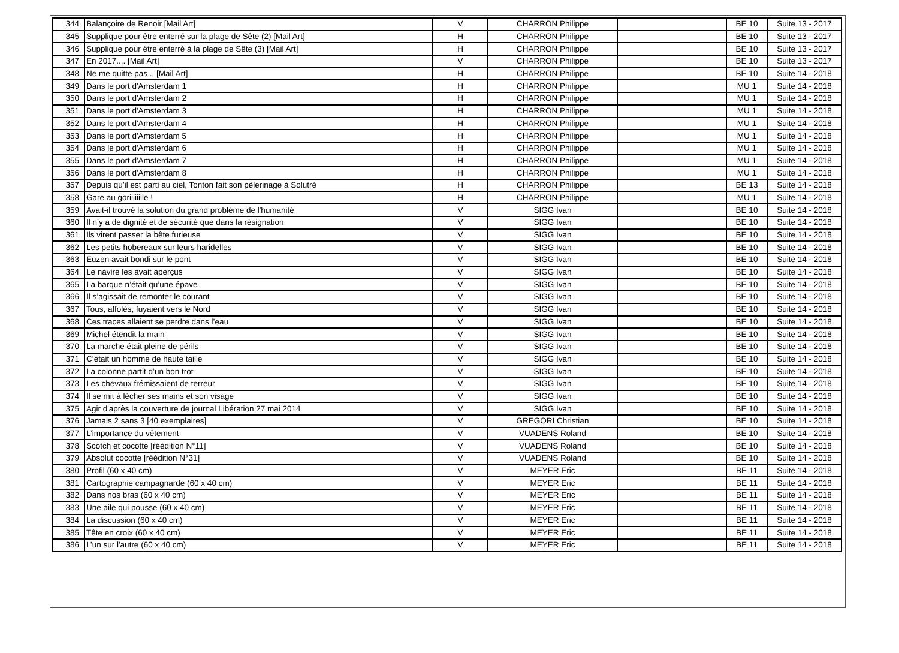| 344 | Balançoire de Renoir [Mail Art] | V | CHARRON Philippe | | BE 10 | Suite 13 - 2017 |
| 345 | Supplique pour être enterré sur la plage de Sête (2) [Mail Art] | H | CHARRON Philippe | | BE 10 | Suite 13 - 2017 |
| 346 | Supplique pour être enterré à la plage de Sête (3) [Mail Art] | H | CHARRON Philippe | | BE 10 | Suite 13 - 2017 |
| 347 | En 2017.... [Mail Art] | V | CHARRON Philippe | | BE 10 | Suite 13 - 2017 |
| 348 | Ne me quitte pas .. [Mail Art] | H | CHARRON Philippe | | BE 10 | Suite 14 - 2018 |
| 349 | Dans le port d'Amsterdam 1 | H | CHARRON Philippe | | MU 1 | Suite 14 - 2018 |
| 350 | Dans le port d'Amsterdam 2 | H | CHARRON Philippe | | MU 1 | Suite 14 - 2018 |
| 351 | Dans le port d'Amsterdam 3 | H | CHARRON Philippe | | MU 1 | Suite 14 - 2018 |
| 352 | Dans le port d'Amsterdam 4 | H | CHARRON Philippe | | MU 1 | Suite 14 - 2018 |
| 353 | Dans le port d'Amsterdam 5 | H | CHARRON Philippe | | MU 1 | Suite 14 - 2018 |
| 354 | Dans le port d'Amsterdam 6 | H | CHARRON Philippe | | MU 1 | Suite 14 - 2018 |
| 355 | Dans le port d'Amsterdam 7 | H | CHARRON Philippe | | MU 1 | Suite 14 - 2018 |
| 356 | Dans le port d'Amsterdam 8 | H | CHARRON Philippe | | MU 1 | Suite 14 - 2018 |
| 357 | Depuis qu’il est parti au ciel, Tonton fait son pèlerinage à Solutré | H | CHARRON Philippe | | BE 13 | Suite 14 - 2018 |
| 358 | Gare au goriiiiiille ! | H | CHARRON Philippe | | MU 1 | Suite 14 - 2018 |
| 359 | Avait-il trouvé la solution du grand problème de l'humanité | V | SIGG Ivan | | BE 10 | Suite 14 - 2018 |
| 360 | Il n’y a de dignité et de sécurité que dans la résignation | V | SIGG Ivan | | BE 10 | Suite 14 - 2018 |
| 361 | Ils virent passer la bête furieuse | V | SIGG Ivan | | BE 10 | Suite 14 - 2018 |
| 362 | Les petits hobereaux sur leurs haridelles | V | SIGG Ivan | | BE 10 | Suite 14 - 2018 |
| 363 | Euzen avait bondi sur le pont | V | SIGG Ivan | | BE 10 | Suite 14 - 2018 |
| 364 | Le navire les avait aperçus | V | SIGG Ivan | | BE 10 | Suite 14 - 2018 |
| 365 | La barque n’était qu’une épave | V | SIGG Ivan | | BE 10 | Suite 14 - 2018 |
| 366 | Il s’agissait de remonter le courant | V | SIGG Ivan | | BE 10 | Suite 14 - 2018 |
| 367 | Tous, affolés, fuyaient vers le Nord | V | SIGG Ivan | | BE 10 | Suite 14 - 2018 |
| 368 | Ces traces allaient se perdre dans l’eau | V | SIGG Ivan | | BE 10 | Suite 14 - 2018 |
| 369 | Michel étendit la main | V | SIGG Ivan | | BE 10 | Suite 14 - 2018 |
| 370 | La marche était pleine de périls | V | SIGG Ivan | | BE 10 | Suite 14 - 2018 |
| 371 | C’était un homme de haute taille | V | SIGG Ivan | | BE 10 | Suite 14 - 2018 |
| 372 | La colonne partit d’un bon trot | V | SIGG Ivan | | BE 10 | Suite 14 - 2018 |
| 373 | Les chevaux frémissaient de terreur | V | SIGG Ivan | | BE 10 | Suite 14 - 2018 |
| 374 | Il se mit à lécher ses mains et son visage | V | SIGG Ivan | | BE 10 | Suite 14 - 2018 |
| 375 | Agir d'après la couverture de journal Libération 27 mai 2014 | V | SIGG Ivan | | BE 10 | Suite 14 - 2018 |
| 376 | Jamais 2 sans 3 [40 exemplaires] | V | GREGORI Christian | | BE 10 | Suite 14 - 2018 |
| 377 | L’importance du vêtement | V | VUADENS Roland | | BE 10 | Suite 14 - 2018 |
| 378 | Scotch et cocotte [réédition N°11] | V | VUADENS Roland | | BE 10 | Suite 14 - 2018 |
| 379 | Absolut cocotte [réédition N°31] | V | VUADENS Roland | | BE 10 | Suite 14 - 2018 |
| 380 | Profil (60 x 40 cm) | V | MEYER Eric | | BE 11 | Suite 14 - 2018 |
| 381 | Cartographie campagnarde (60 x 40 cm) | V | MEYER Eric | | BE 11 | Suite 14 - 2018 |
| 382 | Dans nos bras (60 x 40 cm) | V | MEYER Eric | | BE 11 | Suite 14 - 2018 |
| 383 | Une aile qui pousse (60 x 40 cm) | V | MEYER Eric | | BE 11 | Suite 14 - 2018 |
| 384 | La discussion (60 x 40 cm) | V | MEYER Eric | | BE 11 | Suite 14 - 2018 |
| 385 | Tête en croix (60 x 40 cm) | V | MEYER Eric | | BE 11 | Suite 14 - 2018 |
| 386 | L’un sur l'autre (60 x 40 cm) | V | MEYER Eric | | BE 11 | Suite 14 - 2018 |